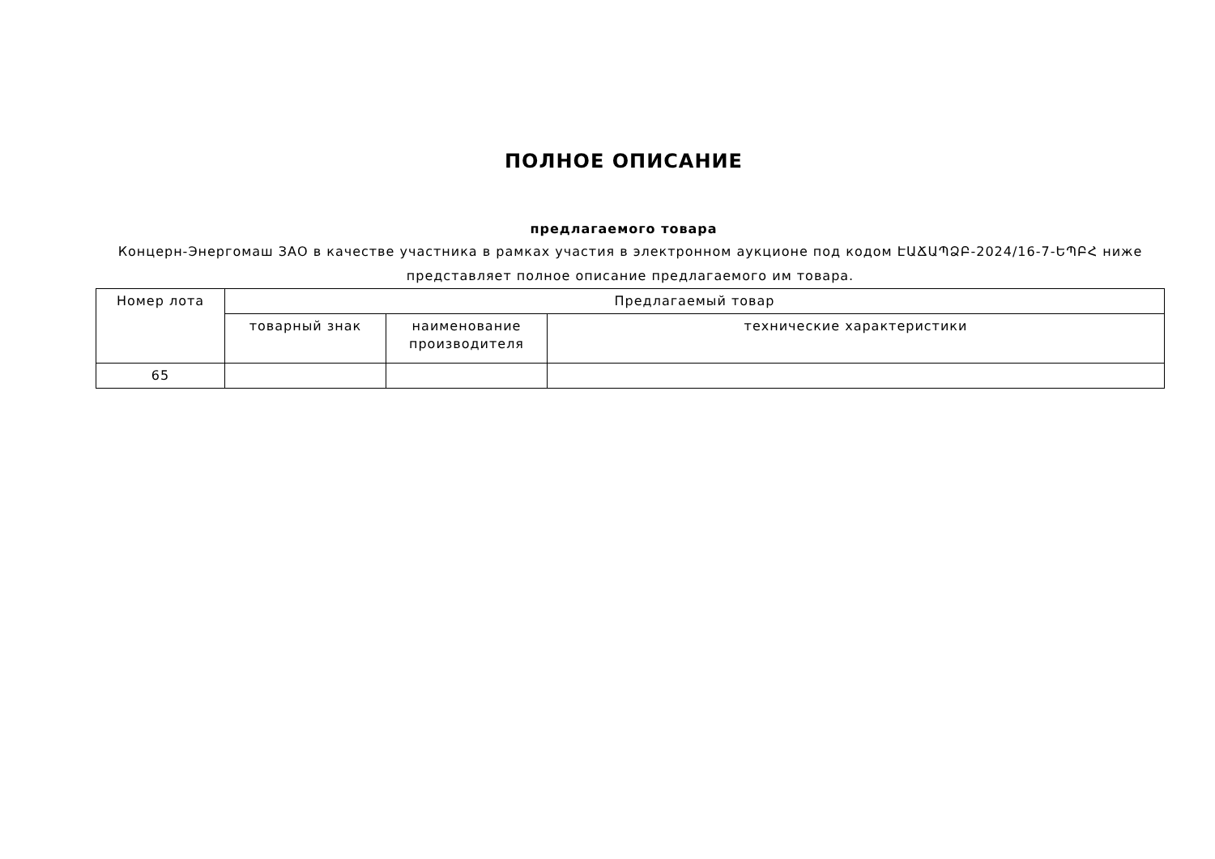ПОЛНОЕ ОПИСАНИЕ
предлагаемого товара
Концерн-Энергомаш ЗАО в качестве участника в рамках участия в электронном аукционе под кодом ԷԱՃԱՊՁԲ-2024/16-7-ԵՊԲՀ ниже представляет полное описание предлагаемого им товара.
| Номер лота | Предлагаемый товар | | |
| --- | --- | --- | --- |
| | товарный знак | наименование производителя | технические характеристики |
| 65 | | | |